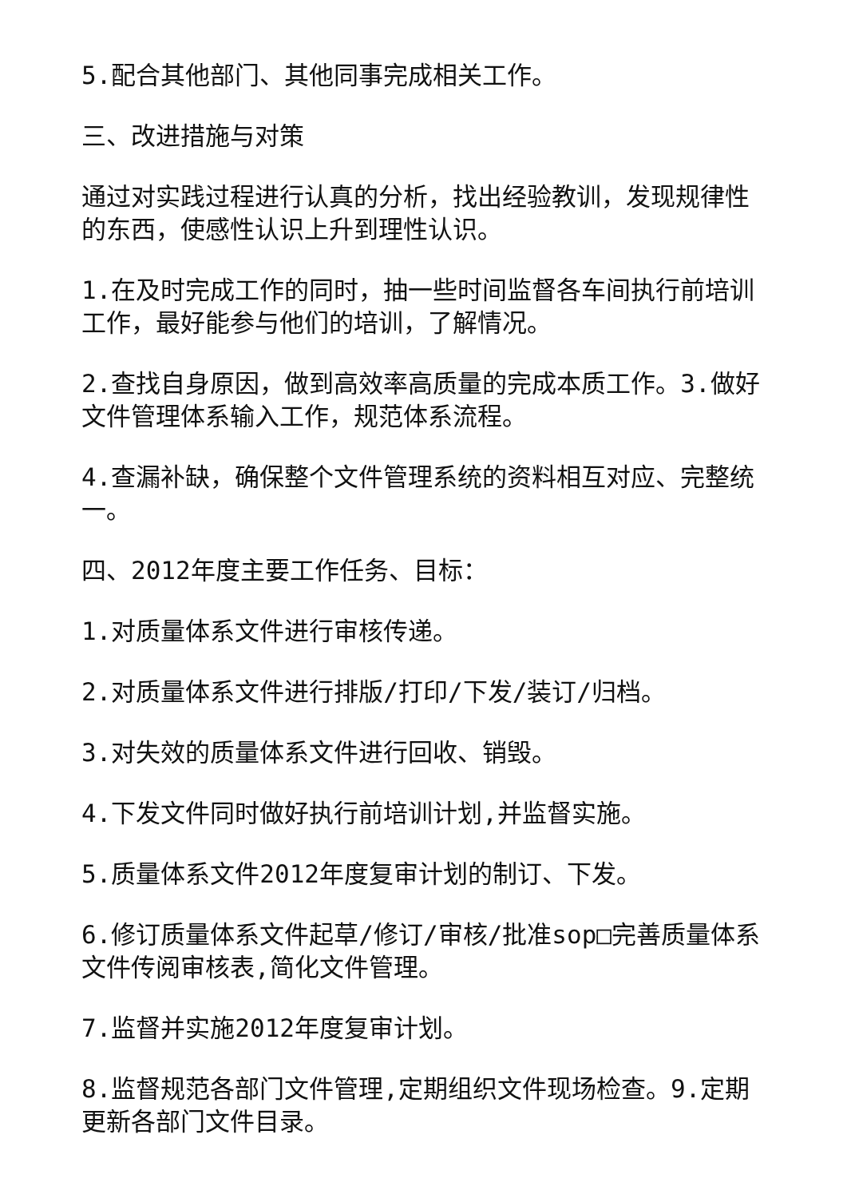5.配合其他部门、其他同事完成相关工作。
三、改进措施与对策
通过对实践过程进行认真的分析，找出经验教训，发现规律性的东西，使感性认识上升到理性认识。
1.在及时完成工作的同时，抽一些时间监督各车间执行前培训工作，最好能参与他们的培训，了解情况。
2.查找自身原因，做到高效率高质量的完成本质工作。3.做好文件管理体系输入工作，规范体系流程。
4.查漏补缺，确保整个文件管理系统的资料相互对应、完整统一。
四、2012年度主要工作任务、目标：
1.对质量体系文件进行审核传递。
2.对质量体系文件进行排版/打印/下发/装订/归档。
3.对失效的质量体系文件进行回收、销毁。
4.下发文件同时做好执行前培训计划,并监督实施。
5.质量体系文件2012年度复审计划的制订、下发。
6.修订质量体系文件起草/修订/审核/批准sop□完善质量体系文件传阅审核表,简化文件管理。
7.监督并实施2012年度复审计划。
8.监督规范各部门文件管理,定期组织文件现场检查。9.定期更新各部门文件目录。